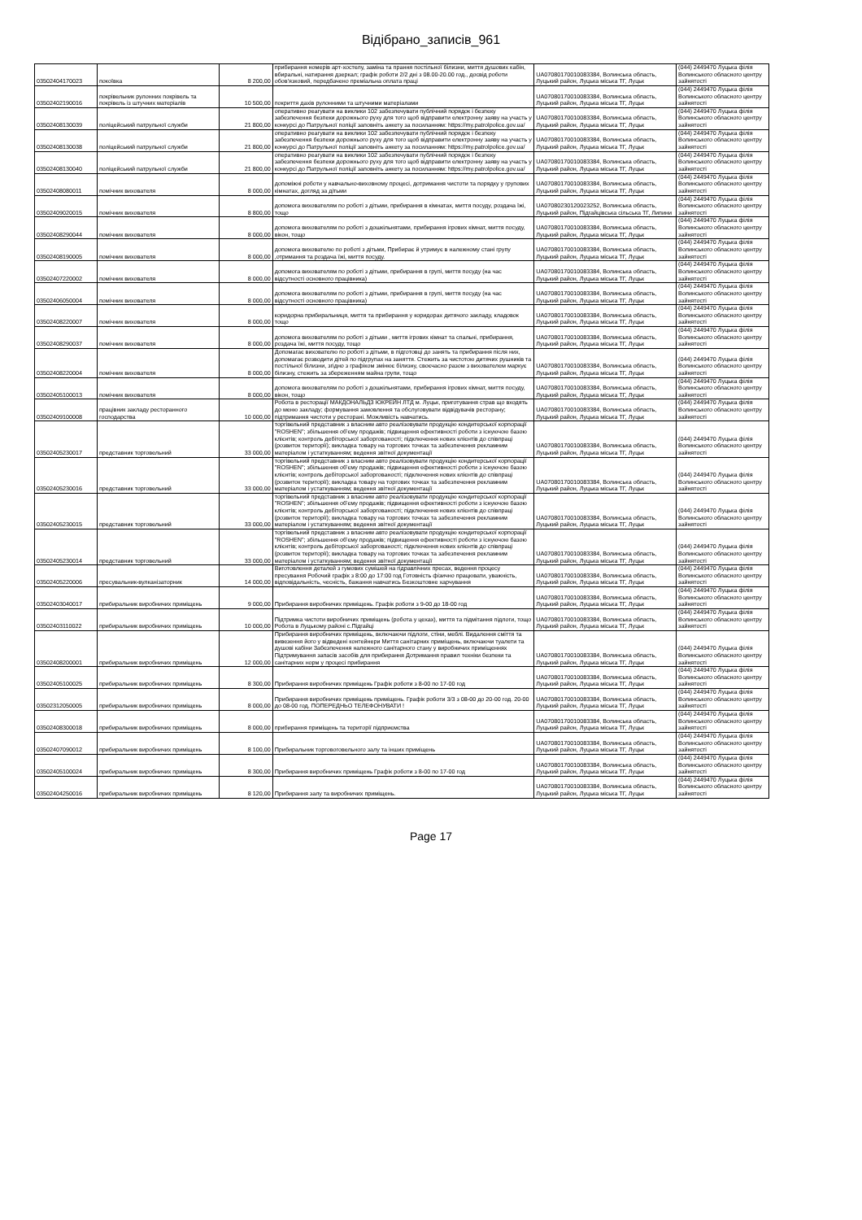Відібрано_записів_961
| 03502404170023 | покоївка | 8 200,00 | прибирання номерів арт-хостелу, заміна та прання постільної білизни, миття душових кабін, вбиральні, натирання дзеркал; графік роботи 2/2 дні з 08.00-20.00 год., досвід роботи обов'язковий, передбачено преміальна оплата праці | UA07080170010083384, Волинська область, Луцький район, Луцька міська ТГ, Луцьк | (044) 2449470 Луцька філія Волинського обласного центру зайнятості |
| 03502402190016 | покрівельник рулонних покрівель та покрівель із штучних матеріалів | 10 500,00 | покриття дахів рулонними та штучними матеріалами | UA07080170010083384, Волинська область, Луцький район, Луцька міська ТГ, Луцьк | (044) 2449470 Луцька філія Волинського обласного центру зайнятості |
| 03502408130039 | поліцейський патрульної служби | 21 800,00 | оперативно реагувати на виклики 102 забезпечувати публічний порядок і безпеку забезпечення безпеки дорожнього руху для того щоб відправити електронну заяву на участь у конкурсі до Патрульної поліції заповніть анкету за посиланням: https://my.patrolpolice.gov.ua/ | UA07080170010083384, Волинська область, Луцький район, Луцька міська ТГ, Луцьк | (044) 2449470 Луцька філія Волинського обласного центру зайнятості |
| 03502408130038 | поліцейський патрульної служби | 21 800,00 | оперативно реагувати на виклики 102 забезпечувати публічний порядок і безпеку забезпечення безпеки дорожнього руху для того щоб відправити електронну заяву на участь у конкурсі до Патрульної поліції заповніть анкету за посиланням: https://my.patrolpolice.gov.ua/ | UA07080170010083384, Волинська область, Луцький район, Луцька міська ТГ, Луцьк | (044) 2449470 Луцька філія Волинського обласного центру зайнятості |
| 03502408130040 | поліцейський патрульної служби | 21 800,00 | оперативно реагувати на виклики 102 забезпечувати публічний порядок і безпеку забезпечення безпеки дорожнього руху для того щоб відправити електронну заяву на участь у конкурсі до Патрульної поліції заповніть анкету за посиланням: https://my.patrolpolice.gov.ua/ | UA07080170010083384, Волинська область, Луцький район, Луцька міська ТГ, Луцьк | (044) 2449470 Луцька філія Волинського обласного центру зайнятості |
| 03502408080011 | помічник вихователя | 8 000,00 | допоміжні роботи у навчально-виховному процесі, дотримання чистоти та порядку у групових кімнатах, догляд за дітьми | UA07080170010083384, Волинська область, Луцький район, Луцька міська ТГ, Луцьк | (044) 2449470 Луцька філія Волинського обласного центру зайнятості |
| 03502409020015 | помічник вихователя | 8 800,00 | допомога вихователям по роботі з дітьми, прибирання в кімнатах, миття посуду, роздача їжі, тощо | UA07080230120023252, Волинська область, Луцький район, Підгайцівська сільська ТГ, Липини | (044) 2449470 Луцька філія Волинського обласного центру зайнятості |
| 03502408290044 | помічник вихователя | 8 000,00 | допомога вихователям по роботі з дошкільнятами, прибирання ігрових кімнат, миття посуду, вікон, тощо | UA07080170010083384, Волинська область, Луцький район, Луцька міська ТГ, Луцьк | (044) 2449470 Луцька філія Волинського обласного центру зайнятості |
| 03502408190005 | помічник вихователя | 8 000,00 | допомога вихователю по роботі з дітьми, Прибирає й утримує в належному стані групу ,отримання та роздача їжі, миття посуду. | UA07080170010083384, Волинська область, Луцький район, Луцька міська ТГ, Луцьк | (044) 2449470 Луцька філія Волинського обласного центру зайнятості |
| 03502407220002 | помічник вихователя | 8 000,00 | допомога вихователям по роботі з дітьми, прибирання в групі, миття посуду (на час відсутності основного працівника) | UA07080170010083384, Волинська область, Луцький район, Луцька міська ТГ, Луцьк | (044) 2449470 Луцька філія Волинського обласного центру зайнятості |
| 03502406050004 | помічник вихователя | 8 000,00 | допомога вихователям по роботі з дітьми, прибирання в групі, миття посуду (на час відсутності основного працівника) | UA07080170010083384, Волинська область, Луцький район, Луцька міська ТГ, Луцьк | (044) 2449470 Луцька філія Волинського обласного центру зайнятості |
| 03502408220007 | помічник вихователя | 8 000,00 | коридорна прибиральниця, миття та прибирання у коридорах дитячого закладу, кладовок тощо | UA07080170010083384, Волинська область, Луцький район, Луцька міська ТГ, Луцьк | (044) 2449470 Луцька філія Волинського обласного центру зайнятості |
| 03502408290037 | помічник вихователя | 8 000,00 | допомога вихователям по роботі з дітьми , миття ігрових кімнат та спальні, прибирання, роздача їжі, миття посуду, тощо | UA07080170010083384, Волинська область, Луцький район, Луцька міська ТГ, Луцьк | (044) 2449470 Луцька філія Волинського обласного центру зайнятості |
| 03502408220004 | помічник вихователя | 8 000,00 | Допомагає вихователю по роботі з дітьми, в підготовці до занять та прибирання після них, допомагає розводити дітей по підгрупах на заняття. Стежить за чистотою дитячих рушників та постільної білизни, згідно з графіком змінює білизну, своєчасно разом з вихователем маркує білизну, стежить за збереженням майна групи, тощо | UA07080170010083384, Волинська область, Луцький район, Луцька міська ТГ, Луцьк | (044) 2449470 Луцька філія Волинського обласного центру зайнятості |
| 03502405100013 | помічник вихователя | 8 000,00 | допомога вихователям по роботі з дошкільнятами, прибирання ігрових кімнат, миття посуду, вікон, тощо | UA07080170010083384, Волинська область, Луцький район, Луцька міська ТГ, Луцьк | (044) 2449470 Луцька філія Волинського обласного центру зайнятості |
| 03502409100008 | працівник закладу ресторанного господарства | 10 000,00 | Робота в ресторації МАКДОНАЛЬДЗ ЮКРЕЙН ЛТД м. Луцьк, приготування страв що входять до меню закладу; формування замовлення та обслуговувати відвідувачів ресторану; підтримання чистоти у ресторані. Можливість навчатись. | UA07080170010083384, Волинська область, Луцький район, Луцька міська ТГ, Луцьк | (044) 2449470 Луцька філія Волинського обласного центру зайнятості |
| 03502405230017 | представник торговельний | 33 000,00 | торгівельний представник з власним авто реалізовувати продукцію кондитерської корпорації "ROSHEN"; збільшення об'єму продажів; підвищення ефективності роботи з існуючою базою клієнтів; контроль дебіторської заборгованості; підключення нових клієнтів до співпраці (розвиток території); викладка товару на торгових точках та забезпечення рекламним матеріалом і устаткуванням; ведення звітної документації | UA07080170010083384, Волинська область, Луцький район, Луцька міська ТГ, Луцьк | (044) 2449470 Луцька філія Волинського обласного центру зайнятості |
| 03502405230016 | представник торговельний | 33 000,00 | торгівельний представник з власним авто реалізовувати продукцію кондитерської корпорації "ROSHEN"; збільшення об'єму продажів; підвищення ефективності роботи з існуючою базою клієнтів; контроль дебіторської заборгованості; підключення нових клієнтів до співпраці (розвиток території); викладка товару на торгових точках та забезпечення рекламним матеріалом і устаткуванням; ведення звітної документації | UA07080170010083384, Волинська область, Луцький район, Луцька міська ТГ, Луцьк | (044) 2449470 Луцька філія Волинського обласного центру зайнятості |
| 03502405230015 | представник торговельний | 33 000,00 | торгівельний представник з власним авто реалізовувати продукцію кондитерської корпорації "ROSHEN"; збільшення об'єму продажів; підвищення ефективності роботи з існуючою базою клієнтів; контроль дебіторської заборгованості; підключення нових клієнтів до співпраці (розвиток території); викладка товару на торгових точках та забезпечення рекламним матеріалом і устаткуванням; ведення звітної документації | UA07080170010083384, Волинська область, Луцький район, Луцька міська ТГ, Луцьк | (044) 2449470 Луцька філія Волинського обласного центру зайнятості |
| 03502405230014 | представник торговельний | 33 000,00 | торгівельний представник з власним авто реалізовувати продукцію кондитерської корпорації "ROSHEN"; збільшення об'єму продажів; підвищення ефективності роботи з існуючою базою клієнтів; контроль дебіторської заборгованості; підключення нових клієнтів до співпраці (розвиток території); викладка товару на торгових точках та забезпечення рекламним матеріалом і устаткуванням; ведення звітної документації | UA07080170010083384, Волинська область, Луцький район, Луцька міська ТГ, Луцьк | (044) 2449470 Луцька філія Волинського обласного центру зайнятості |
| 03502405220006 | пресувальник-вулканізаторник | 14 000,00 | Виготовлення деталей з гумових сумішей на гідравлічних пресах, ведення процесу пресування Робочий графік з 8:00 до 17:00 год Готовність фізично працювати, уважність, відповідальність, чесність, бажання навчатись Безкоштовне харчування | UA07080170010083384, Волинська область, Луцький район, Луцька міська ТГ, Луцьк | (044) 2449470 Луцька філія Волинського обласного центру зайнятості |
| 03502403040017 | прибиральник виробничих приміщень | 9 000,00 | Прибирання виробничих приміщень. Графік роботи з 9-00 до 18-00 год | UA07080170010083384, Волинська область, Луцький район, Луцька міська ТГ, Луцьк | (044) 2449470 Луцька філія Волинського обласного центру зайнятості |
| 03502403110022 | прибиральник виробничих приміщень | 10 000,00 | Підтримка чистоти виробничих приміщень (робота у цехах), миття та підмітання підлоги, тощо Робота в Луцькому районі с.Підгайці | UA07080170010083384, Волинська область, Луцький район, Луцька міська ТГ, Луцьк | (044) 2449470 Луцька філія Волинського обласного центру зайнятості |
| 03502408200001 | прибиральник виробничих приміщень | 12 000,00 | Прибирання виробничих приміщень, включаючи підлоги, стіни, меблі. Видалення сміття та вивезення його у відведені контейнери Миття санітарних приміщень, включаючи туалети та душові кабіни Забезпечення належного санітарного стану у виробничих приміщеннях Підтримування запасів засобів для прибирання Дотримання правил техніки безпеки та санітарних норм у процесі прибирання | UA07080170010083384, Волинська область, Луцький район, Луцька міська ТГ, Луцьк | (044) 2449470 Луцька філія Волинського обласного центру зайнятості |
| 03502405100025 | прибиральник виробничих приміщень | 8 300,00 | Прибирання виробничих приміщень Графік роботи з 8-00 по 17-00 год | UA07080170010083384, Волинська область, Луцький район, Луцька міська ТГ, Луцьк | (044) 2449470 Луцька філія Волинського обласного центру зайнятості |
| 03502312050005 | прибиральник виробничих приміщень | 8 000,00 | Прибирання виробничих приміщень приміщень. Графік роботи 3/3 з 08-00 до 20-00 год. 20-00 до 08-00 год. ПОПЕРЕДНЬО ТЕЛЕФОНУВАТИ ! | UA07080170010083384, Волинська область, Луцький район, Луцька міська ТГ, Луцьк | (044) 2449470 Луцька філія Волинського обласного центру зайнятості |
| 03502408300018 | прибиральник виробничих приміщень | 8 000,00 | прибирання приміщень та території підприємства | UA07080170010083384, Волинська область, Луцький район, Луцька міська ТГ, Луцьк | (044) 2449470 Луцька філія Волинського обласного центру зайнятості |
| 03502407090012 | прибиральник виробничих приміщень | 8 100,00 | Прибиральник торговоговельного залу та інших приміщень | UA07080170010083384, Волинська область, Луцький район, Луцька міська ТГ, Луцьк | (044) 2449470 Луцька філія Волинського обласного центру зайнятості |
| 03502405100024 | прибиральник виробничих приміщень | 8 300,00 | Прибирання виробничих приміщень Графік роботи з 8-00 по 17-00 год | UA07080170010083384, Волинська область, Луцький район, Луцька міська ТГ, Луцьк | (044) 2449470 Луцька філія Волинського обласного центру зайнятості |
| 03502404250016 | прибиральник виробничих приміщень | 8 120,00 | Прибирання залу та виробничих приміщень. | UA07080170010083384, Волинська область, Луцький район, Луцька міська ТГ, Луцьк | (044) 2449470 Луцька філія Волинського обласного центру зайнятості |
Page 17